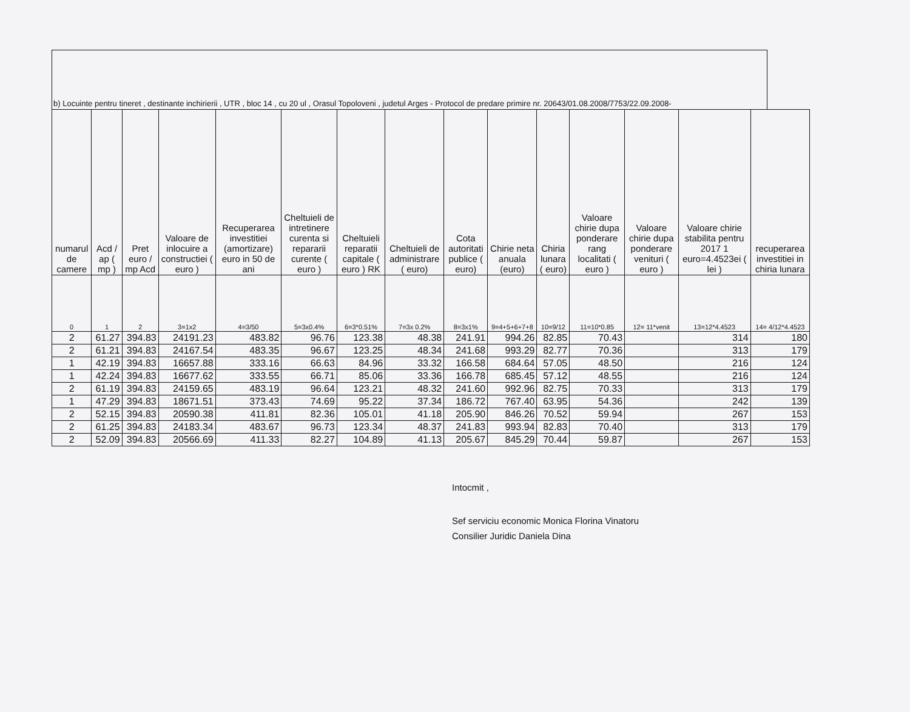b) Locuinte pentru tineret , destinante inchirierii , UTR , bloc 14 , cu 20 ul , Orasul Topoloveni , judetul Arges - Protocol de predare primire nr. 20643/01.08.2008/7753/22.09.2008-
| numarul de camere | Acd / ap ( mp ) | Pret euro / mp Acd | Valoare de inlocuire a constructiei ( euro ) | Recuperarea investitiei (amortizare) euro in 50 de ani | Cheltuieli de intretinere curenta si repararii curente ( euro ) | Cheltuieli reparatii capitale ( euro ) RK | Cheltuieli de administrare ( euro) | Cota autoritati publice ( euro) | Chirie neta anuala (euro) | Chiria lunara ( euro) | Valoare chirie dupa ponderare rang localitati ( euro ) | Valoare chirie dupa ponderare venituri ( euro ) | Valoare chirie stabilita pentru 2017 1 euro=4.4523ei ( lei ) | recuperarea investitiei in chiria lunara |
| --- | --- | --- | --- | --- | --- | --- | --- | --- | --- | --- | --- | --- | --- | --- |
| 0 | 1 | 2 | 3=1x2 | 4=3/50 | 5=3x0.4% | 6=3*0.51% | 7=3x 0.2% | 8=3x1% | 9=4+5+6+7+8 | 10=9/12 | 11=10*0.85 | 12= 11*venit | 13=12*4.4523 | 14= 4/12*4.4523 |
| 2 | 61.27 | 394.83 | 24191.23 | 483.82 | 96.76 | 123.38 | 48.38 | 241.91 | 994.26 | 82.85 | 70.43 | | 314 | 180 |
| 2 | 61.21 | 394.83 | 24167.54 | 483.35 | 96.67 | 123.25 | 48.34 | 241.68 | 993.29 | 82.77 | 70.36 | | 313 | 179 |
| 1 | 42.19 | 394.83 | 16657.88 | 333.16 | 66.63 | 84.96 | 33.32 | 166.58 | 684.64 | 57.05 | 48.50 | | 216 | 124 |
| 1 | 42.24 | 394.83 | 16677.62 | 333.55 | 66.71 | 85.06 | 33.36 | 166.78 | 685.45 | 57.12 | 48.55 | | 216 | 124 |
| 2 | 61.19 | 394.83 | 24159.65 | 483.19 | 96.64 | 123.21 | 48.32 | 241.60 | 992.96 | 82.75 | 70.33 | | 313 | 179 |
| 1 | 47.29 | 394.83 | 18671.51 | 373.43 | 74.69 | 95.22 | 37.34 | 186.72 | 767.40 | 63.95 | 54.36 | | 242 | 139 |
| 2 | 52.15 | 394.83 | 20590.38 | 411.81 | 82.36 | 105.01 | 41.18 | 205.90 | 846.26 | 70.52 | 59.94 | | 267 | 153 |
| 2 | 61.25 | 394.83 | 24183.34 | 483.67 | 96.73 | 123.34 | 48.37 | 241.83 | 993.94 | 82.83 | 70.40 | | 313 | 179 |
| 2 | 52.09 | 394.83 | 20566.69 | 411.33 | 82.27 | 104.89 | 41.13 | 205.67 | 845.29 | 70.44 | 59.87 | | 267 | 153 |
Intocmit ,
Sef serviciu economic Monica Florina Vinatoru
Consilier Juridic Daniela Dina